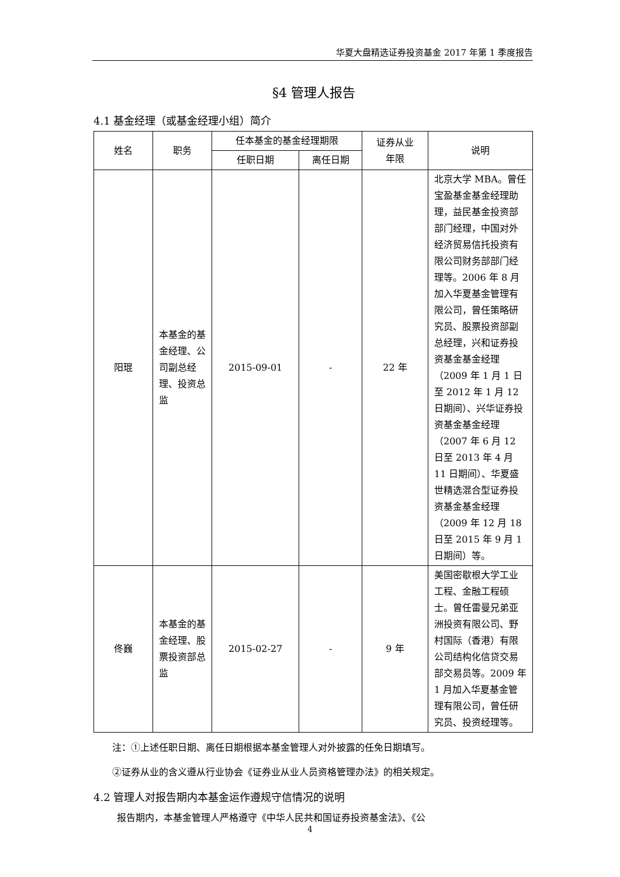华夏大盘精选证券投资基金 2017 年第 1 季度报告
§4 管理人报告
4.1 基金经理（或基金经理小组）简介
| 姓名 | 职务 | 任本基金的基金经理期限 | | 证券从业 年限 | 说明 |
| --- | --- | --- | --- | --- | --- |
| | | 任职日期 | 离任日期 | | |
| 阳琨 | 本基金的基金经理、公司副总经理、投资总监 | 2015-09-01 | - | 22 年 | 北京大学 MBA。曾任宝盈基金基金经理助理，益民基金投资部部门经理，中国对外经济贸易信托投资有限公司财务部部门经理等。2006 年 8 月加入华夏基金管理有限公司，曾任策略研究员、股票投资部副总经理，兴和证券投资基金基金经理（2009 年 1 月 1 日至 2012 年 1 月 12 日期间）、兴华证券投资基金基金经理（2007 年 6 月 12 日至 2013 年 4 月 11 日期间）、华夏盛世精选混合型证券投资基金基金经理（2009 年 12 月 18 日至 2015 年 9 月 1 日期间）等。 |
| 佟巍 | 本基金的基金经理、股票投资部总监 | 2015-02-27 | - | 9 年 | 美国密歇根大学工业工程、金融工程硕士。曾任雷曼兄弟亚洲投资有限公司、野村国际（香港）有限公司结构化信贷交易部交易员等。2009 年 1 月加入华夏基金管理有限公司，曾任研究员、投资经理等。 |
注：①上述任职日期、离任日期根据本基金管理人对外披露的任免日期填写。
②证券从业的含义遵从行业协会《证券业从业人员资格管理办法》的相关规定。
4.2 管理人对报告期内本基金运作遵规守信情况的说明
报告期内，本基金管理人严格遵守《中华人民共和国证券投资基金法》、《公
4